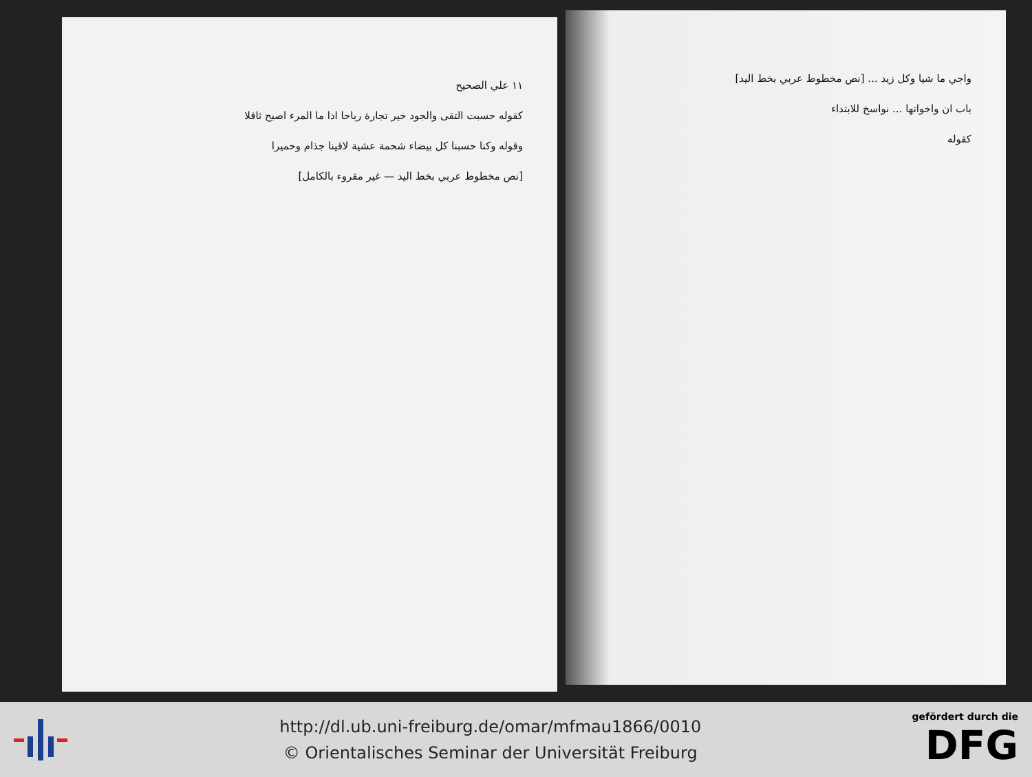١١ علي الصحيح
كقوله حسبت التقى والجود خير تجارة رباحا اذا ما المرء اصبح ثاقلا
وقوله وكنا حسبنا كل بيضاء شحمة عشية لاقينا جذام وحميرا
[نص مخطوط عربي بخط اليد — غير مقروء بالكامل]
واجي ما شيا وكل زيد ... [نص مخطوط عربي بخط اليد]
باب ان واخواتها ... نواسخ للابتداء
كقوله
http://dl.ub.uni-freiburg.de/omar/mfmau1866/0010
© Orientalisches Seminar der Universität Freiburg
gefördert durch die
DFG